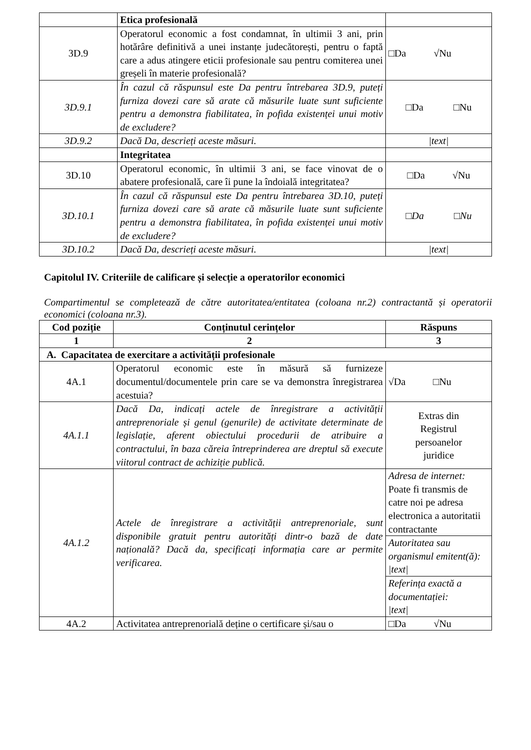| | Etica profesională | |
| 3D.9 | Operatorul economic a fost condamnat, în ultimii 3 ani, prin hotărâre definitivă a unei instanțe judecătorești, pentru o faptă care a adus atingere eticii profesionale sau pentru comiterea unei greșeli în materie profesională? | □Da √Nu |
| 3D.9.1 | În cazul că răspunsul este Da pentru întrebarea 3D.9, puteți furniza dovezi care să arate că măsurile luate sunt suficiente pentru a demonstra fiabilitatea, în pofida existenței unui motiv de excludere? | □Da □Nu |
| 3D.9.2 | Dacă Da, descrieți aceste măsuri. | /text/ |
| | Integritatea | |
| 3D.10 | Operatorul economic, în ultimii 3 ani, se face vinovat de o abatere profesională, care îi pune la îndoială integritatea? | □Da √Nu |
| 3D.10.1 | În cazul că răspunsul este Da pentru întrebarea 3D.10, puteți furniza dovezi care să arate că măsurile luate sunt suficiente pentru a demonstra fiabilitatea, în pofida existenței unui motiv de excludere? | □Da □Nu |
| 3D.10.2 | Dacă Da, descrieți aceste măsuri. | /text/ |
Capitolul IV. Criteriile de calificare și selecție a operatorilor economici
Compartimentul se completează de către autoritatea/entitatea (coloana nr.2) contractantă și operatorii economici (coloana nr.3).
| Cod poziție | Conținutul cerințelor | Răspuns |
| --- | --- | --- |
| 1 | 2 | 3 |
| A. Capacitatea de exercitare a activității profesionale | | |
| 4A.1 | Operatorul economic este în măsură să furnizeze documentul/documentele prin care se va demonstra înregistrarea acestuia? | √Da □Nu |
| 4A.1.1 | Dacă Da, indicați actele de înregistrare a activității antreprenoriale și genul (genurile) de activitate determinate de legislație, aferent obiectului procedurii de atribuire a contractului, în baza căreia întreprinderea are dreptul să execute viitorul contract de achiziție publică. | Extras din Registrul persoanelor juridice |
| 4A.1.2 | Actele de înregistrare a activității antreprenoriale, sunt disponibile gratuit pentru autorități dintr-o bază de date națională? Dacă da, specificați informația care ar permite verificarea. | Adresa de internet: Poate fi transmis de catre noi pe adresa electronica a autoritatii contractante |
| | | Autoritatea sau organismul emitent(ă): /text/ |
| | | Referința exactă a documentației: /text/ |
| 4A.2 | Activitatea antreprenorială deține o certificare și/sau o | □Da √Nu |